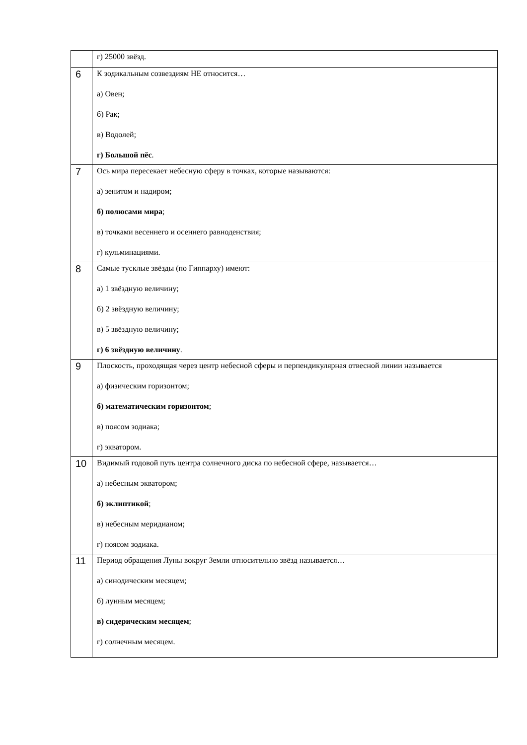| | г) 25000 звёзд. |
| 6 | К зодикальным созвездиям НЕ относится… а) Овен; б) Рак; в) Водолей; г) Большой пёс . |
| 7 | Ось мира пересекает небесную сферу в точках, которые называются: а) зенитом и надиром; б) полюсами мира ; в) точками весеннего и осеннего равноденствия; г) кульминациями. |
| 8 | Самые тусклые звёзды (по Гиппарху) имеют: а) 1 звёздную величину; б) 2 звёздную величину; в) 5 звёздную величину; г) 6 звёздную величину . |
| 9 | Плоскость, проходящая через центр небесной сферы и перпендикулярная отвесной линии называется а) физическим горизонтом; б) математическим горизонтом ; в) поясом зодиака; г) экватором. |
| 10 | Видимый годовой путь центра солнечного диска по небесной сфере, называется… а) небесным экватором; б) эклиптикой ; в) небесным меридианом; г) поясом зодиака. |
| 11 | Период обращения Луны вокруг Земли относительно звёзд называется… а) синодическим месяцем; б) лунным месяцем; в) сидерическим месяцем ; г) солнечным месяцем. |